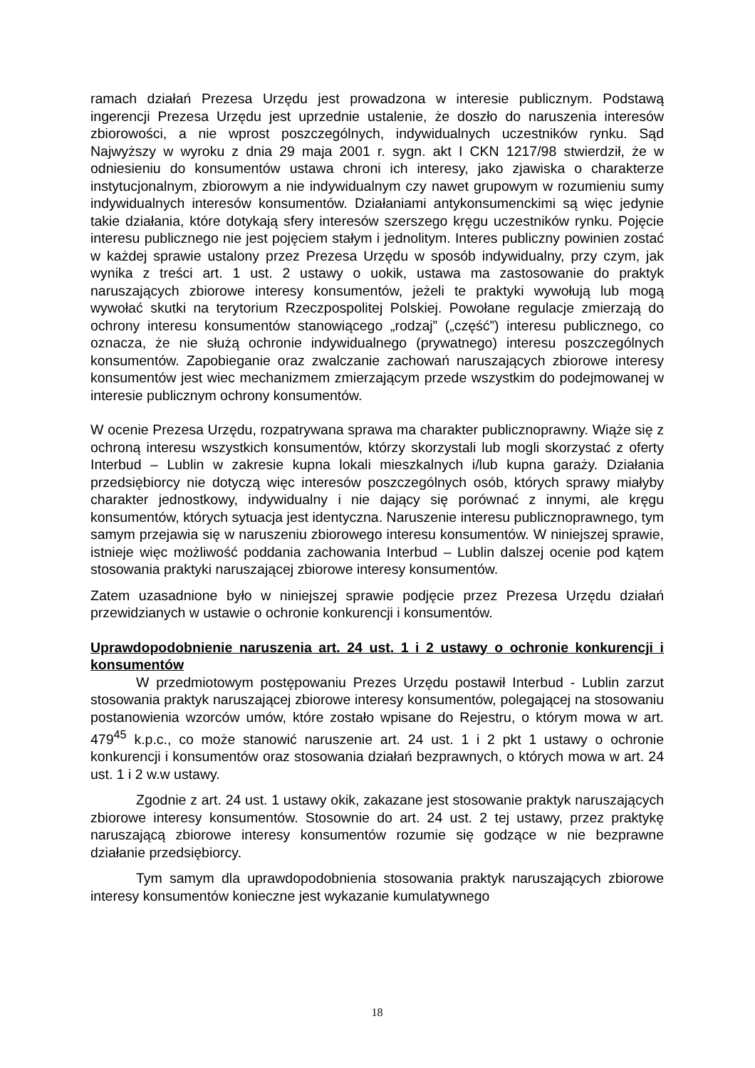ramach działań Prezesa Urzędu jest prowadzona w interesie publicznym. Podstawą ingerencji Prezesa Urzędu jest uprzednie ustalenie, że doszło do naruszenia interesów zbiorowości, a nie wprost poszczególnych, indywidualnych uczestników rynku. Sąd Najwyższy w wyroku z dnia 29 maja 2001 r. sygn. akt I CKN 1217/98 stwierdził, że w odniesieniu do konsumentów ustawa chroni ich interesy, jako zjawiska o charakterze instytucjonalnym, zbiorowym a nie indywidualnym czy nawet grupowym w rozumieniu sumy indywidualnych interesów konsumentów. Działaniami antykonsumenckimi są więc jedynie takie działania, które dotykają sfery interesów szerszego kręgu uczestników rynku. Pojęcie interesu publicznego nie jest pojęciem stałym i jednolitym. Interes publiczny powinien zostać w każdej sprawie ustalony przez Prezesa Urzędu w sposób indywidualny, przy czym, jak wynika z treści art. 1 ust. 2 ustawy o uokik, ustawa ma zastosowanie do praktyk naruszających zbiorowe interesy konsumentów, jeżeli te praktyki wywołują lub mogą wywołać skutki na terytorium Rzeczpospolitej Polskiej. Powołane regulacje zmierzają do ochrony interesu konsumentów stanowiącego „rodzaj” („część”) interesu publicznego, co oznacza, że nie służą ochronie indywidualnego (prywatnego) interesu poszczególnych konsumentów. Zapobieganie oraz zwalczanie zachowań naruszających zbiorowe interesy konsumentów jest wiec mechanizmem zmierzającym przede wszystkim do podejmowanej w interesie publicznym ochrony konsumentów.
W ocenie Prezesa Urzędu, rozpatrywana sprawa ma charakter publicznoprawny. Wiąże się z ochroną interesu wszystkich konsumentów, którzy skorzystali lub mogli skorzystać z oferty Interbud – Lublin w zakresie kupna lokali mieszkalnych i/lub kupna garaży. Działania przedsiębiorcy nie dotyczą więc interesów poszczególnych osób, których sprawy miałyby charakter jednostkowy, indywidualny i nie dający się porównać z innymi, ale kręgu konsumentów, których sytuacja jest identyczna. Naruszenie interesu publicznoprawnego, tym samym przejawia się w naruszeniu zbiorowego interesu konsumentów. W niniejszej sprawie, istnieje więc możliwość poddania zachowania Interbud – Lublin dalszej ocenie pod kątem stosowania praktyki naruszającej zbiorowe interesy konsumentów.
Zatem uzasadnione było w niniejszej sprawie podjęcie przez Prezesa Urzędu działań przewidzianych w ustawie o ochronie konkurencji i konsumentów.
Uprawdopodobnienie naruszenia art. 24 ust. 1 i 2 ustawy o ochronie konkurencji i konsumentów
W przedmiotowym postępowaniu Prezes Urzędu postawił Interbud - Lublin zarzut stosowania praktyk naruszającej zbiorowe interesy konsumentów, polegającej na stosowaniu postanowienia wzorców umów, które zostało wpisane do Rejestru, o którym mowa w art. 479<sup>45</sup> k.p.c., co może stanowić naruszenie art. 24 ust. 1 i 2 pkt 1 ustawy o ochronie konkurencji i konsumentów oraz stosowania działań bezprawnych, o których mowa w art. 24 ust. 1 i 2 w.w ustawy.
Zgodnie z art. 24 ust. 1 ustawy okik, zakazane jest stosowanie praktyk naruszających zbiorowe interesy konsumentów. Stosownie do art. 24 ust. 2 tej ustawy, przez praktykę naruszającą zbiorowe interesy konsumentów rozumie się godzące w nie bezprawne działanie przedsiębiorcy.
Tym samym dla uprawdopodobnienia stosowania praktyk naruszających zbiorowe interesy konsumentów konieczne jest wykazanie kumulatywnego
18